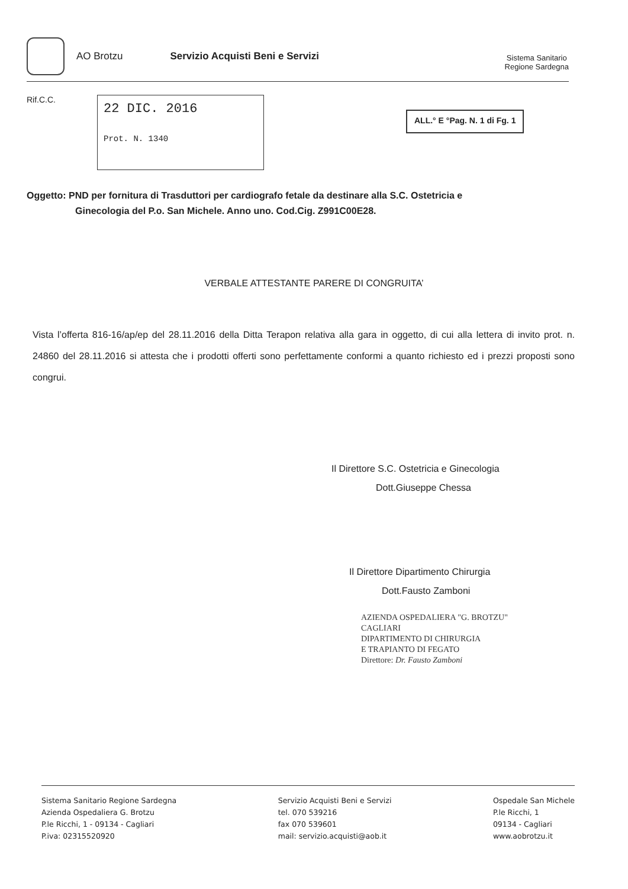AO Brotzu Servizio Acquisti Beni e Servizi
Sistema Sanitario
Regione Sardegna
Rif.C.C.
22 DIC. 2016
Prot. N. 1340
ALL.° E °Pag. N. 1 di Fg. 1
Oggetto: PND per fornitura di Trasduttori per cardiografo fetale da destinare alla S.C. Ostetricia e
Ginecologia del P.o. San Michele. Anno uno. Cod.Cig. Z991C00E28.
VERBALE ATTESTANTE PARERE DI CONGRUITA’
Vista l’offerta 816-16/ap/ep del 28.11.2016 della Ditta Terapon relativa alla gara in oggetto, di cui alla lettera di invito prot. n. 24860 del 28.11.2016 si attesta che i prodotti offerti sono perfettamente conformi a quanto richiesto ed i prezzi proposti sono congrui.
Il Direttore S.C. Ostetricia e Ginecologia
Dott.Giuseppe Chessa
Il Direttore Dipartimento Chirurgia
Dott.Fausto Zamboni
AZIENDA OSPEDALIERA "G. BROTZU"
CAGLIARI
DIPARTIMENTO DI CHIRURGIA
E TRAPIANTO DI FEGATO
Direttore: Dr. Fausto Zamboni
Sistema Sanitario Regione Sardegna
Azienda Ospedaliera G. Brotzu
P.le Ricchi, 1 - 09134 - Cagliari
P.iva: 02315520920
Servizio Acquisti Beni e Servizi
tel. 070 539216
fax 070 539601
mail: servizio.acquisti@aob.it
Ospedale San Michele
P.le Ricchi, 1
09134 - Cagliari
www.aobrotzu.it